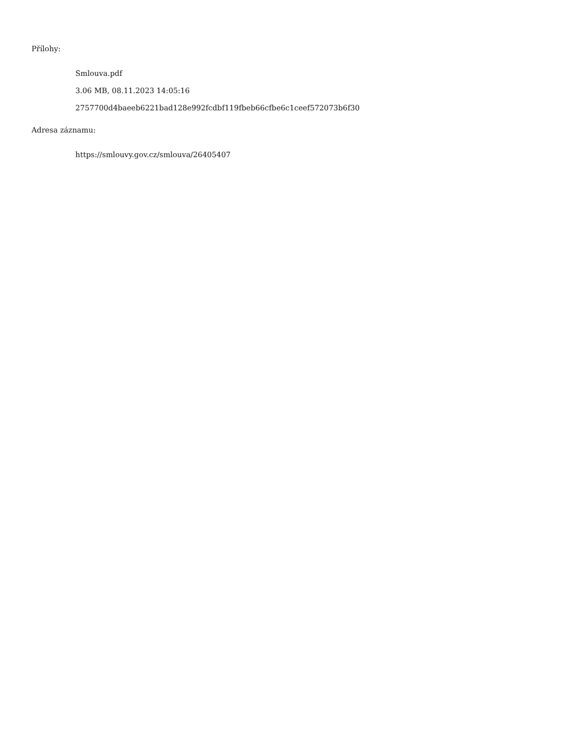Přílohy:
Smlouva.pdf
3.06 MB, 08.11.2023 14:05:16
2757700d4baeeb6221bad128e992fcdbf119fbeb66cfbe6c1ceef572073b6f30
Adresa záznamu:
https://smlouvy.gov.cz/smlouva/26405407